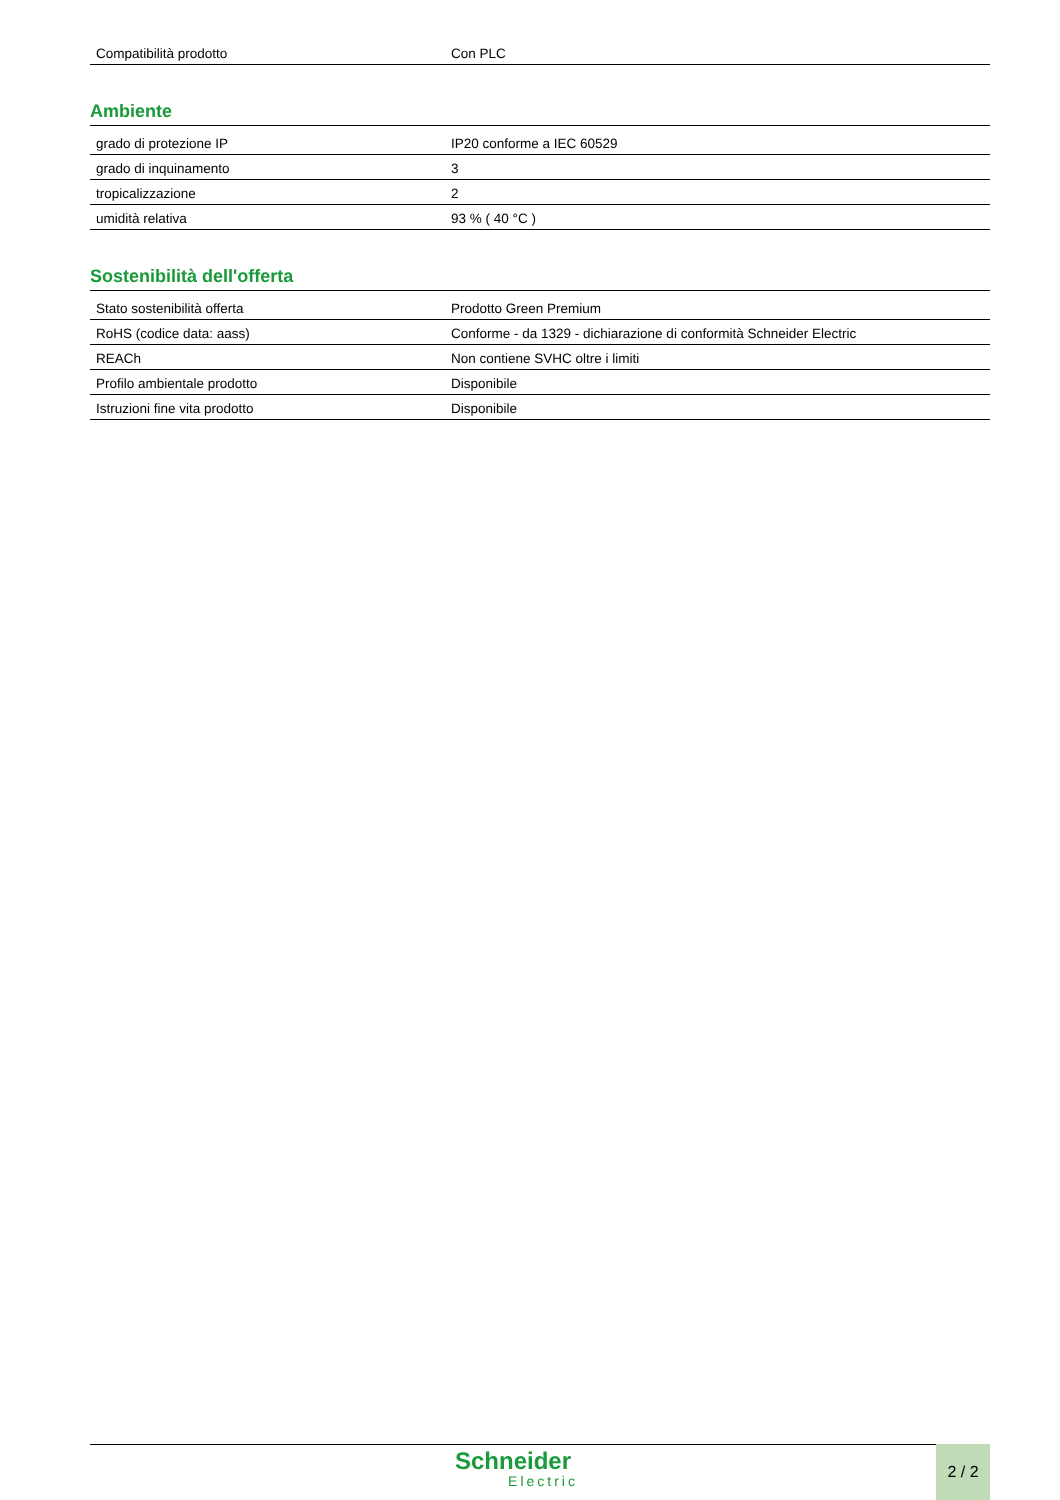| Compatibilità prodotto | Con PLC |
Ambiente
| grado di protezione IP | IP20 conforme a IEC 60529 |
| grado di inquinamento | 3 |
| tropicalizzazione | 2 |
| umidità relativa | 93 % ( 40 °C ) |
Sostenibilità dell'offerta
| Stato sostenibilità offerta | Prodotto Green Premium |
| RoHS (codice data: aass) | Conforme - da 1329 - dichiarazione di conformità Schneider Electric |
| REACh | Non contiene SVHC oltre i limiti |
| Profilo ambientale prodotto | Disponibile |
| Istruzioni fine vita prodotto | Disponibile |
Schneider
Electric
2 / 2